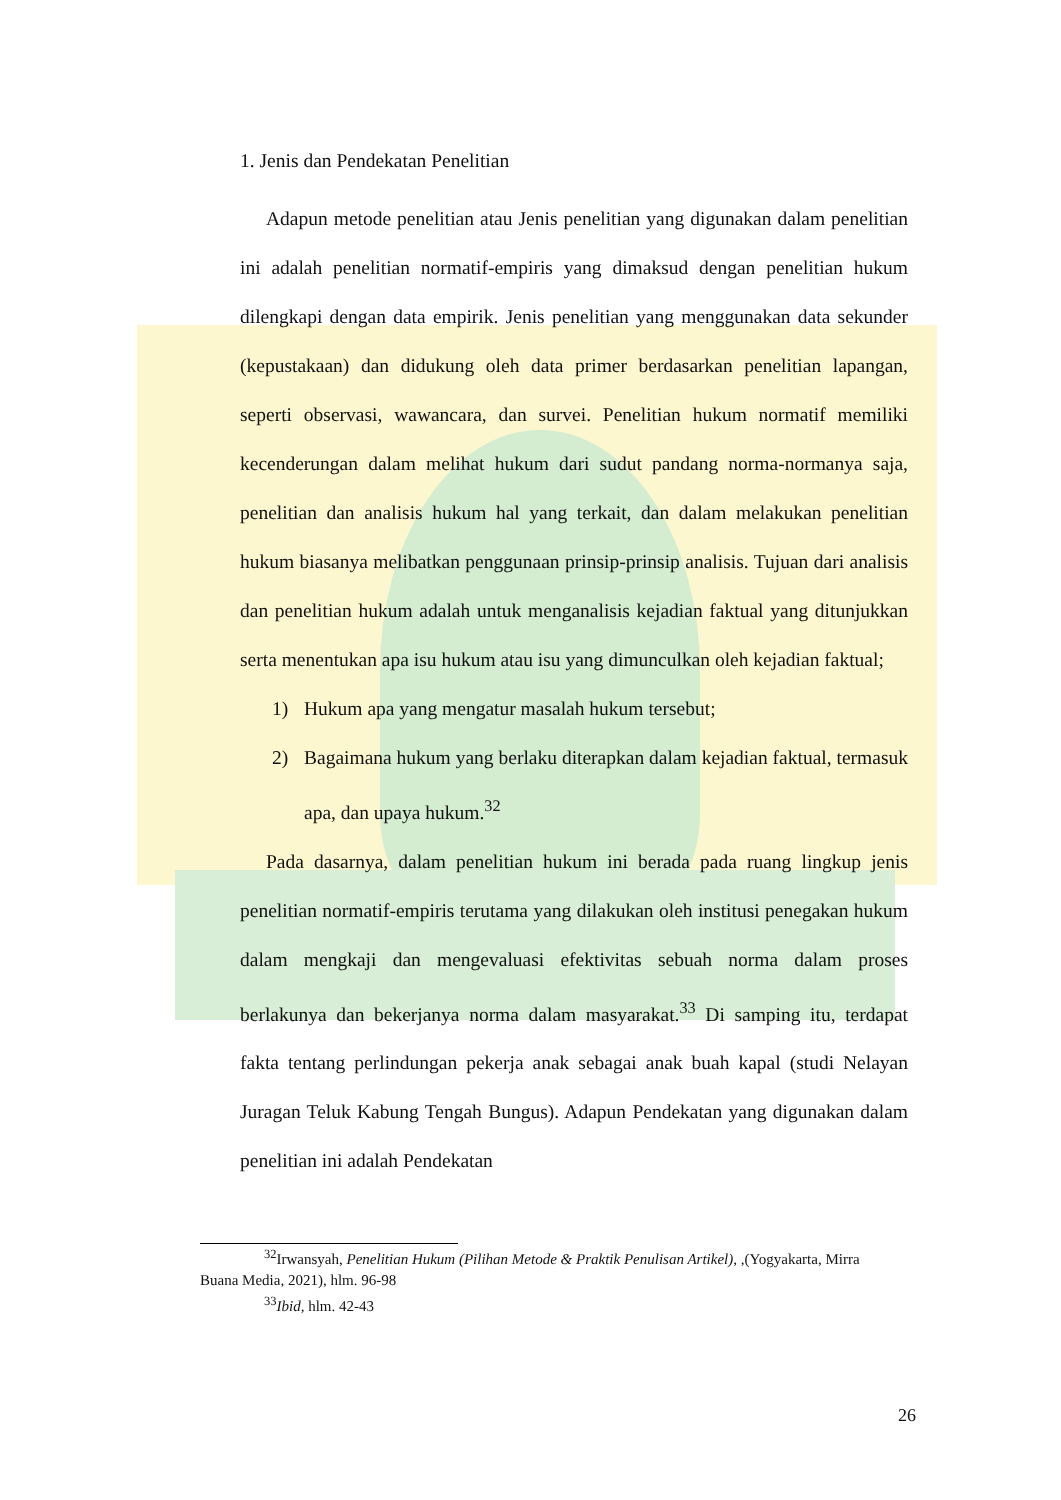1. Jenis dan Pendekatan Penelitian
Adapun metode penelitian atau Jenis penelitian yang digunakan dalam penelitian ini adalah penelitian normatif-empiris yang dimaksud dengan penelitian hukum dilengkapi dengan data empirik. Jenis penelitian yang menggunakan data sekunder (kepustakaan) dan didukung oleh data primer berdasarkan penelitian lapangan, seperti observasi, wawancara, dan survei. Penelitian hukum normatif memiliki kecenderungan dalam melihat hukum dari sudut pandang norma-normanya saja, penelitian dan analisis hukum hal yang terkait, dan dalam melakukan penelitian hukum biasanya melibatkan penggunaan prinsip-prinsip analisis. Tujuan dari analisis dan penelitian hukum adalah untuk menganalisis kejadian faktual yang ditunjukkan serta menentukan apa isu hukum atau isu yang dimunculkan oleh kejadian faktual;
1) Hukum apa yang mengatur masalah hukum tersebut;
2) Bagaimana hukum yang berlaku diterapkan dalam kejadian faktual, termasuk apa, dan upaya hukum.<sup>32</sup>
Pada dasarnya, dalam penelitian hukum ini berada pada ruang lingkup jenis penelitian normatif-empiris terutama yang dilakukan oleh institusi penegakan hukum dalam mengkaji dan mengevaluasi efektivitas sebuah norma dalam proses berlakunya dan bekerjanya norma dalam masyarakat.<sup>33</sup> Di samping itu, terdapat fakta tentang perlindungan pekerja anak sebagai anak buah kapal (studi Nelayan Juragan Teluk Kabung Tengah Bungus). Adapun Pendekatan yang digunakan dalam penelitian ini adalah Pendekatan
<sup>32</sup> Irwansyah, Penelitian Hukum (Pilihan Metode & Praktik Penulisan Artikel), ,(Yogyakarta, Mirra Buana Media, 2021), hlm. 96-98
<sup>33</sup> Ibid, hlm. 42-43
26